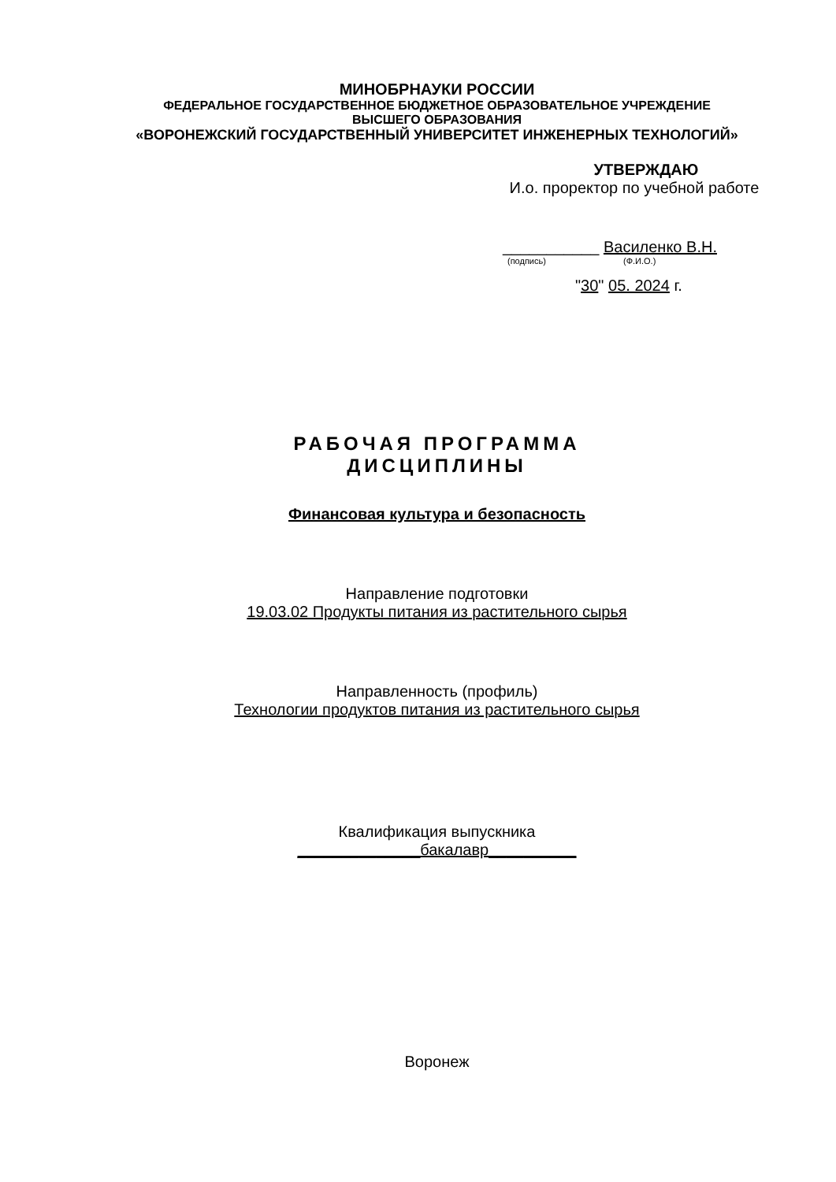МИНОБРНАУКИ РОССИИ
ФЕДЕРАЛЬНОЕ ГОСУДАРСТВЕННОЕ БЮДЖЕТНОЕ ОБРАЗОВАТЕЛЬНОЕ УЧРЕЖДЕНИЕ
ВЫСШЕГО ОБРАЗОВАНИЯ
«ВОРОНЕЖСКИЙ ГОСУДАРСТВЕННЫЙ УНИВЕРСИТЕТ ИНЖЕНЕРНЫХ ТЕХНОЛОГИЙ»
УТВЕРЖДАЮ
И.о. проректор по учебной работе
___________ Василенко В.Н.
(подпись) (Ф.И.О.)
"30" 05. 2024 г.
РАБОЧАЯ ПРОГРАММА
ДИСЦИПЛИНЫ
Финансовая культура и безопасность
Направление подготовки
19.03.02 Продукты питания из растительного сырья
Направленность (профиль)
Технологии продуктов питания из растительного сырья
Квалификация выпускника
______________бакалавр__________
Воронеж